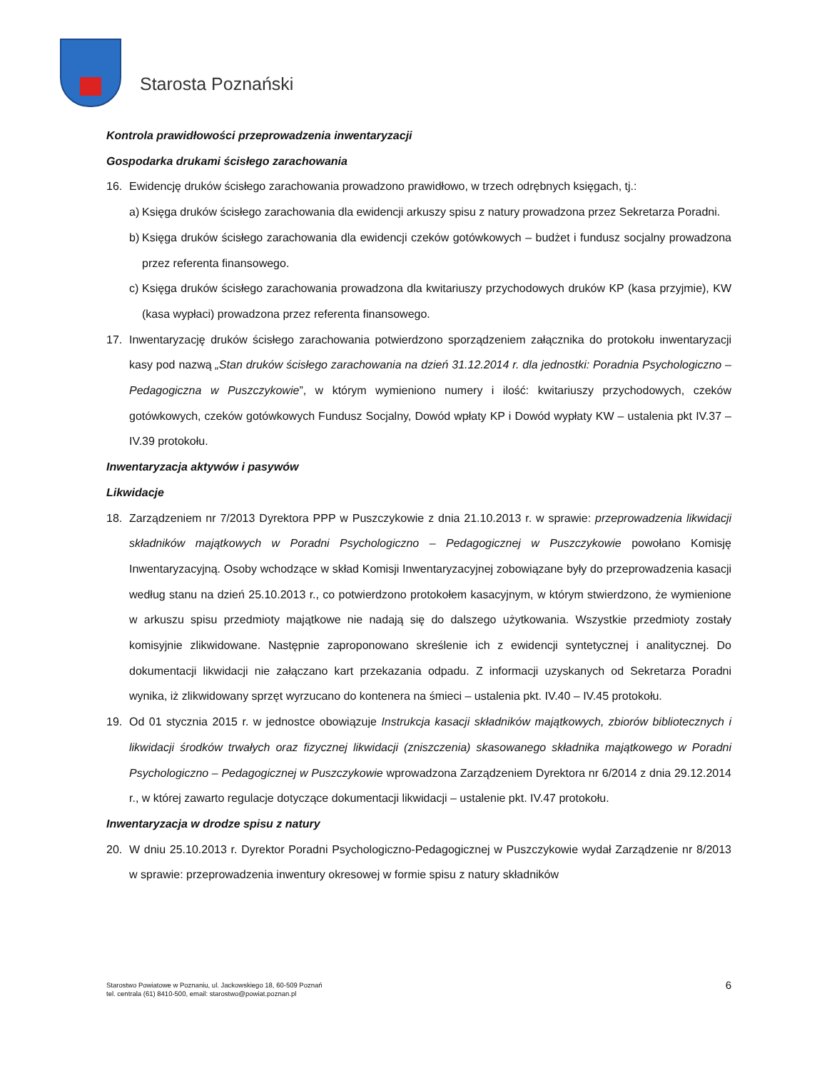Starosta Poznański
Kontrola prawidłowości przeprowadzenia inwentaryzacji
Gospodarka drukami ścisłego zarachowania
16. Ewidencję druków ścisłego zarachowania prowadzono prawidłowo, w trzech odrębnych księgach, tj.:
a)
Księga druków ścisłego zarachowania dla ewidencji arkuszy spisu z natury prowadzona przez Sekretarza Poradni.
b)
Księga druków ścisłego zarachowania dla ewidencji czeków gotówkowych – budżet i fundusz socjalny prowadzona przez referenta finansowego.
c)
Księga druków ścisłego zarachowania prowadzona dla kwitariuszy przychodowych druków KP (kasa przyjmie), KW (kasa wypłaci) prowadzona przez referenta finansowego.
17. Inwentaryzację druków ścisłego zarachowania potwierdzono sporządzeniem załącznika do protokołu inwentaryzacji kasy pod nazwą „Stan druków ścisłego zarachowania na dzień 31.12.2014 r. dla jednostki: Poradnia Psychologiczno – Pedagogiczna w Puszczykowie”, w którym wymieniono numery i ilość: kwitariuszy przychodowych, czeków gotówkowych, czeków gotówkowych Fundusz Socjalny, Dowód wpłaty KP i Dowód wypłaty KW – ustalenia pkt IV.37 – IV.39 protokołu.
Inwentaryzacja aktywów i pasywów
Likwidacje
18. Zarządzeniem nr 7/2013 Dyrektora PPP w Puszczykowie z dnia 21.10.2013 r. w sprawie: przeprowadzenia likwidacji składników majątkowych w Poradni Psychologiczno – Pedagogicznej w Puszczykowie powołano Komisję Inwentaryzacyjną. Osoby wchodzące w skład Komisji Inwentaryzacyjnej zobowiązane były do przeprowadzenia kasacji według stanu na dzień 25.10.2013 r., co potwierdzono protokołem kasacyjnym, w którym stwierdzono, że wymienione w arkuszu spisu przedmioty majątkowe nie nadają się do dalszego użytkowania. Wszystkie przedmioty zostały komisyjnie zlikwidowane. Następnie zaproponowano skreślenie ich z ewidencji syntetycznej i analitycznej. Do dokumentacji likwidacji nie załączano kart przekazania odpadu. Z informacji uzyskanych od Sekretarza Poradni wynika, iż zlikwidowany sprzęt wyrzucano do kontenera na śmieci – ustalenia pkt. IV.40 – IV.45 protokołu.
19. Od 01 stycznia 2015 r. w jednostce obowiązuje Instrukcja kasacji składników majątkowych, zbiorów bibliotecznych i likwidacji środków trwałych oraz fizycznej likwidacji (zniszczenia) skasowanego składnika majątkowego w Poradni Psychologiczno – Pedagogicznej w Puszczykowie wprowadzona Zarządzeniem Dyrektora nr 6/2014 z dnia 29.12.2014 r., w której zawarto regulacje dotyczące dokumentacji likwidacji – ustalenie pkt. IV.47 protokołu.
Inwentaryzacja w drodze spisu z natury
20. W dniu 25.10.2013 r. Dyrektor Poradni Psychologiczno-Pedagogicznej w Puszczykowie wydał Zarządzenie nr 8/2013 w sprawie: przeprowadzenia inwentury okresowej w formie spisu z natury składników
Starostwo Powiatowe w Poznaniu, ul. Jackowskiego 18, 60-509 Poznań
tel. centrala (61) 8410-500, email: starostwo@powiat.poznan.pl
6